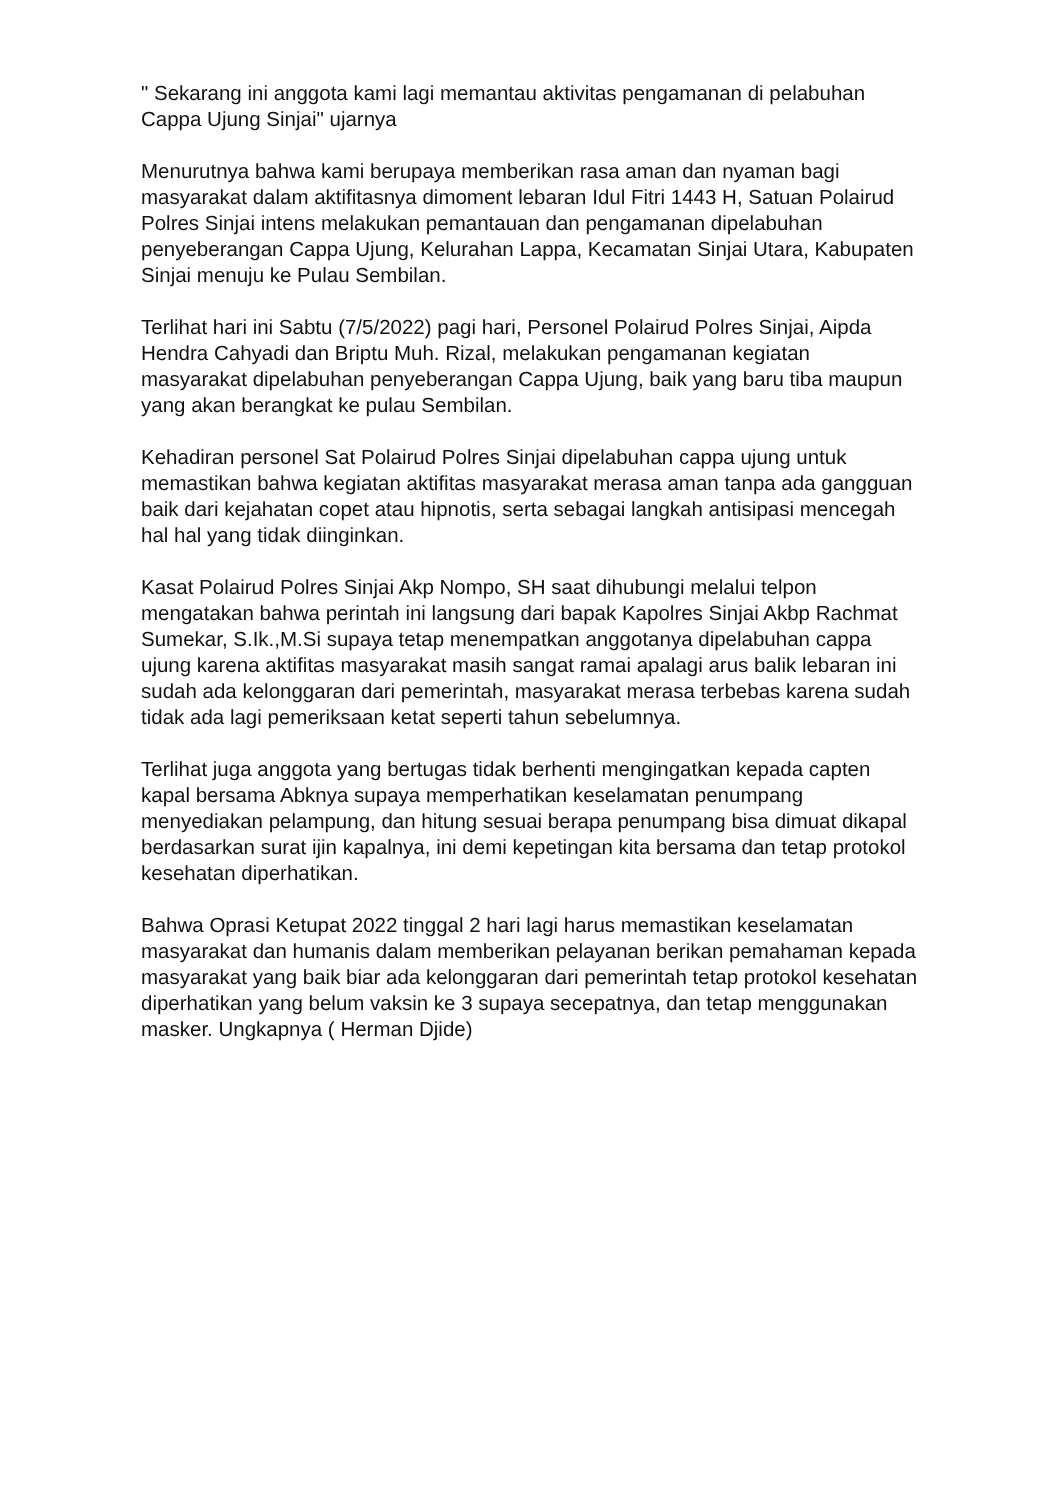" Sekarang ini anggota kami lagi memantau aktivitas pengamanan di pelabuhan Cappa Ujung Sinjai" ujarnya
Menurutnya bahwa kami berupaya memberikan rasa aman dan nyaman bagi masyarakat dalam aktifitasnya dimoment lebaran Idul Fitri 1443 H, Satuan Polairud Polres Sinjai intens melakukan pemantauan dan pengamanan dipelabuhan penyeberangan Cappa Ujung, Kelurahan Lappa, Kecamatan Sinjai Utara, Kabupaten Sinjai menuju ke Pulau Sembilan.
Terlihat hari ini Sabtu (7/5/2022) pagi hari, Personel Polairud Polres Sinjai, Aipda Hendra Cahyadi dan Briptu Muh. Rizal, melakukan pengamanan kegiatan masyarakat dipelabuhan penyeberangan Cappa Ujung, baik yang baru tiba maupun yang akan berangkat ke pulau Sembilan.
Kehadiran personel Sat Polairud Polres Sinjai dipelabuhan cappa ujung untuk memastikan bahwa kegiatan aktifitas masyarakat merasa aman tanpa ada gangguan baik dari kejahatan copet atau hipnotis, serta sebagai langkah antisipasi mencegah hal hal yang tidak diinginkan.
Kasat Polairud Polres Sinjai Akp Nompo, SH saat dihubungi melalui telpon mengatakan bahwa perintah ini langsung dari bapak Kapolres Sinjai Akbp Rachmat Sumekar, S.Ik.,M.Si supaya tetap menempatkan anggotanya dipelabuhan cappa ujung karena aktifitas masyarakat masih sangat ramai apalagi arus balik lebaran ini sudah ada kelonggaran dari pemerintah, masyarakat merasa terbebas karena sudah tidak ada lagi pemeriksaan ketat seperti tahun sebelumnya.
Terlihat juga anggota yang bertugas tidak berhenti mengingatkan kepada capten kapal bersama Abknya supaya memperhatikan keselamatan penumpang menyediakan pelampung, dan hitung sesuai berapa penumpang bisa dimuat dikapal berdasarkan surat ijin kapalnya, ini demi kepetingan kita bersama dan tetap protokol kesehatan diperhatikan.
Bahwa Oprasi Ketupat 2022 tinggal 2 hari lagi harus memastikan keselamatan masyarakat dan humanis dalam memberikan pelayanan berikan pemahaman kepada masyarakat yang baik biar ada kelonggaran dari pemerintah tetap protokol kesehatan diperhatikan yang belum vaksin ke 3 supaya secepatnya, dan tetap menggunakan masker. Ungkapnya ( Herman Djide)